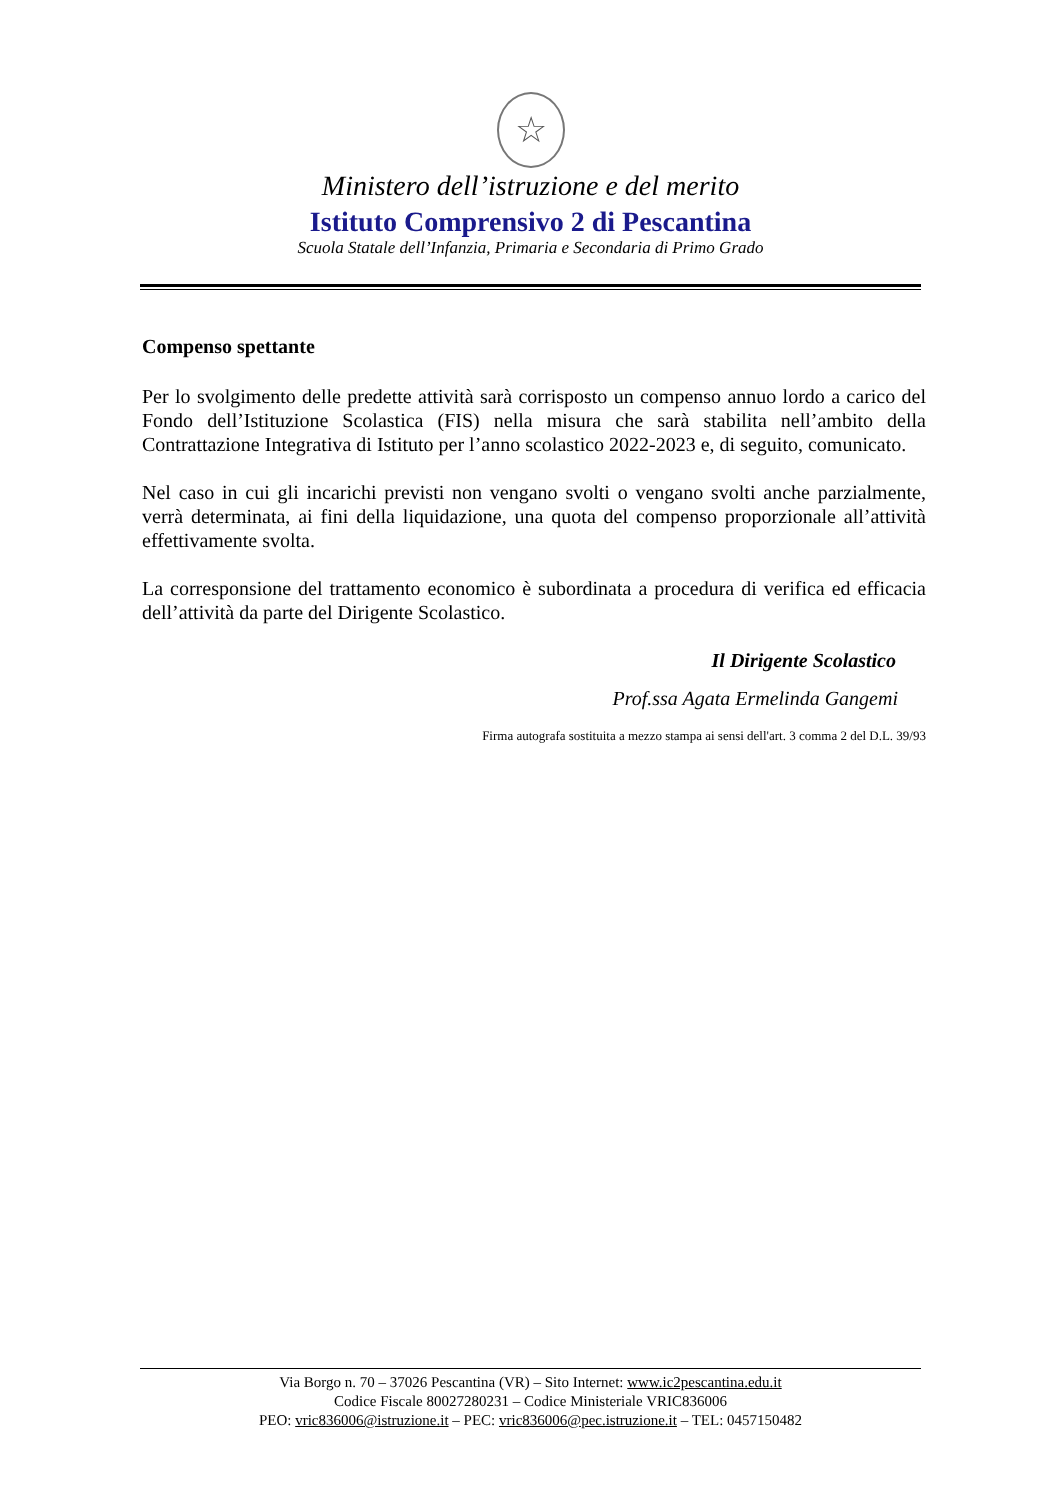☆
Ministero dell’istruzione e del merito
Istituto Comprensivo 2 di Pescantina
Scuola Statale dell’Infanzia, Primaria e Secondaria di Primo Grado
Compenso spettante
Per lo svolgimento delle predette attività sarà corrisposto un compenso annuo lordo a carico del Fondo dell’Istituzione Scolastica (FIS) nella misura che sarà stabilita nell’ambito della Contrattazione Integrativa di Istituto per l’anno scolastico 2022-2023 e, di seguito, comunicato.
Nel caso in cui gli incarichi previsti non vengano svolti o vengano svolti anche parzialmente, verrà determinata, ai fini della liquidazione, una quota del compenso proporzionale all’attività effettivamente svolta.
La corresponsione del trattamento economico è subordinata a procedura di verifica ed efficacia dell’attività da parte del Dirigente Scolastico.
Il Dirigente Scolastico
Prof.ssa Agata Ermelinda Gangemi
Firma autografa sostituita a mezzo stampa ai sensi dell'art. 3 comma 2 del D.L. 39/93
Via Borgo n. 70 – 37026 Pescantina (VR) – Sito Internet: www.ic2pescantina.edu.it
Codice Fiscale 80027280231 – Codice Ministeriale VRIC836006
PEO: vric836006@istruzione.it – PEC: vric836006@pec.istruzione.it – TEL: 0457150482